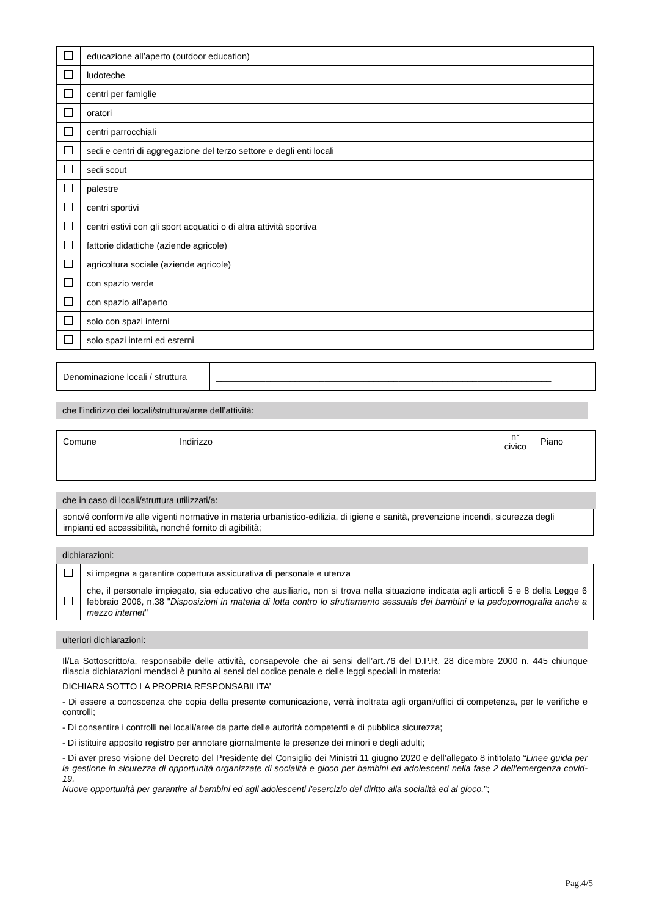| | educazione all’aperto (outdoor education) |
| | ludoteche |
| | centri per famiglie |
| | oratori |
| | centri parrocchiali |
| | sedi e centri di aggregazione del terzo settore e degli enti locali |
| | sedi scout |
| | palestre |
| | centri sportivi |
| | centri estivi con gli sport acquatici o di altra attività sportiva |
| | fattorie didattiche (aziende agricole) |
| | agricoltura sociale (aziende agricole) |
| | con spazio verde |
| | con spazio all’aperto |
| | solo con spazi interni |
| | solo spazi interni ed esterni |
| Denominazione locali / struttura | ____________________________________________________________________ |
che l’indirizzo dei locali/struttura/aree dell’attività:
| Comune | Indirizzo | n° civico | Piano |
| --- | --- | --- | --- |
| ____________________ | __________________________________________________________ | ____ | _________ |
che in caso di locali/struttura utilizzati/a:
| sono/é conformi/e alle vigenti normative in materia urbanistico-edilizia, di igiene e sanità, prevenzione incendi, sicurezza degli impianti ed accessibilità, nonché fornito di agibilità; |
dichiarazioni:
| | si impegna a garantire copertura assicurativa di personale e utenza |
| | che, il personale impiegato, sia educativo che ausiliario, non si trova nella situazione indicata agli articoli 5 e 8 della Legge 6 febbraio 2006, n.38 " Disposizioni in materia di lotta contro lo sfruttamento sessuale dei bambini e la pedopornografia anche a mezzo internet " |
ulteriori dichiarazioni:
Il/La Sottoscritto/a, responsabile delle attività, consapevole che ai sensi dell’art.76 del D.P.R. 28 dicembre 2000 n. 445 chiunque rilascia dichiarazioni mendaci è punito ai sensi del codice penale e delle leggi speciali in materia:
DICHIARA SOTTO LA PROPRIA RESPONSABILITA’
- Di essere a conoscenza che copia della presente comunicazione, verrà inoltrata agli organi/uffici di competenza, per le verifiche e controlli;
- Di consentire i controlli nei locali/aree da parte delle autorità competenti e di pubblica sicurezza;
- Di istituire apposito registro per annotare giornalmente le presenze dei minori e degli adulti;
- Di aver preso visione del Decreto del Presidente del Consiglio dei Ministri 11 giugno 2020 e dell’allegato 8 intitolato “Linee guida per la gestione in sicurezza di opportunità organizzate di socialità e gioco per bambini ed adolescenti nella fase 2 dell'emergenza covid-19.
Nuove opportunità per garantire ai bambini ed agli adolescenti l'esercizio del diritto alla socialità ed al gioco.”;
Pag.4/5